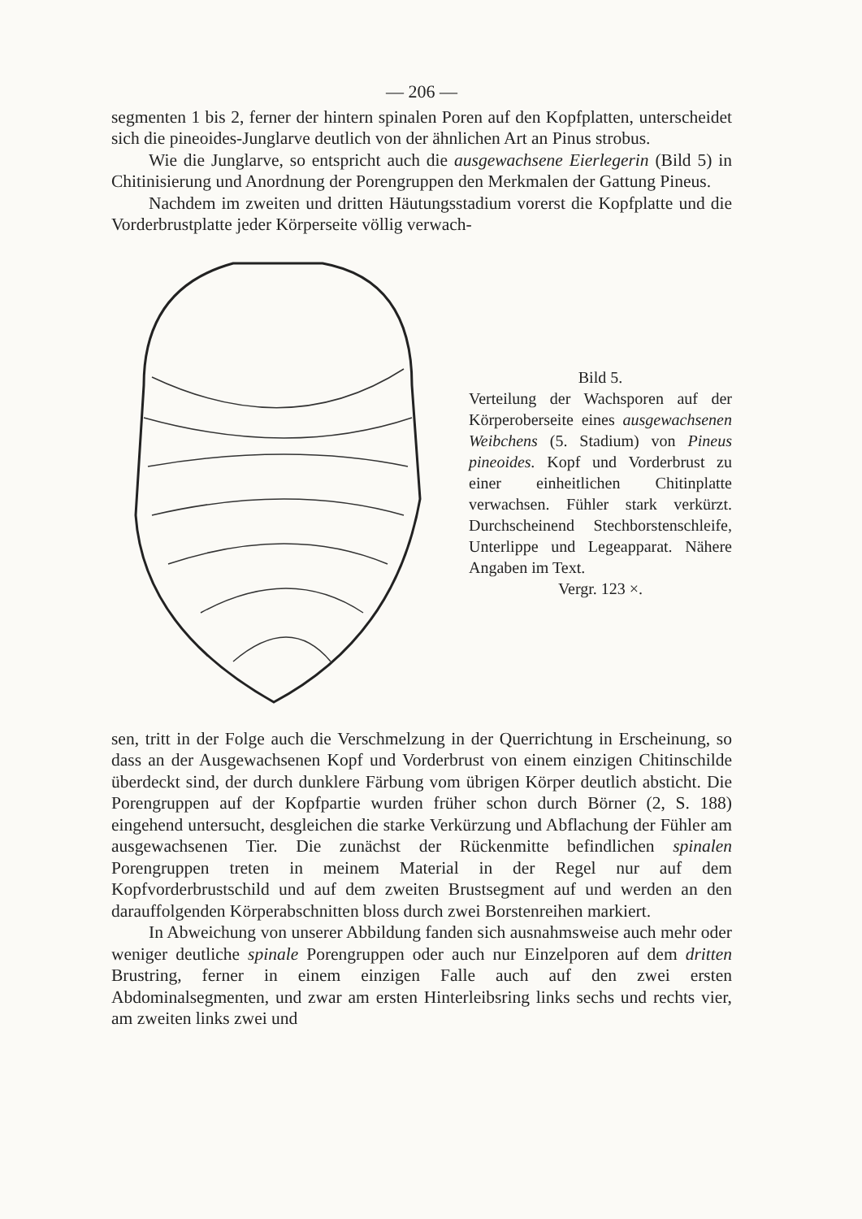— 206 —
segmenten 1 bis 2, ferner der hintern spinalen Poren auf den Kopf­platten, unterscheidet sich die pineoides-Junglarve deutlich von der ähnlichen Art an Pinus strobus.
Wie die Junglarve, so entspricht auch die ausgewachsene Eier­legerin (Bild 5) in Chitinisierung und Anordnung der Porengruppen den Merkmalen der Gattung Pineus.
Nachdem im zweiten und dritten Häutungsstadium vorerst die Kopfplatte und die Vorderbrustplatte jeder Körperseite völlig verwach-
Bild 5.
Verteilung der Wachsporen auf der Körperoberseite eines ausgewach­senen Weibchens (5. Stadium) von Pineus pineoides. Kopf und Vorder­brust zu einer einheitlichen Chitin­platte verwachsen. Fühler stark verkürzt. Durchscheinend Stechbor­stenschleife, Unterlippe und Lege­apparat. Nähere Angaben im Text.
Vergr. 123 ×.
sen, tritt in der Folge auch die Verschmelzung in der Querrichtung in Erscheinung, so dass an der Ausgewachsenen Kopf und Vorderbrust von einem einzigen Chitinschilde überdeckt sind, der durch dunklere Färbung vom übrigen Körper deutlich absticht. Die Porengruppen auf der Kopfpartie wurden früher schon durch Börner (2, S. 188) eingehend untersucht, desgleichen die starke Verkürzung und Abflachung der Fühler am ausgewachsenen Tier. Die zunächst der Rückenmitte befind­lichen spinalen Porengruppen treten in meinem Material in der Regel nur auf dem Kopfvorderbrustschild und auf dem zweiten Brustsegment auf und werden an den darauffolgenden Körperabschnitten bloss durch zwei Borstenreihen markiert.
In Abweichung von unserer Abbildung fanden sich ausnahmsweise auch mehr oder weniger deutliche spinale Porengruppen oder auch nur Einzelporen auf dem dritten Brustring, ferner in einem einzigen Falle auch auf den zwei ersten Abdominalsegmenten, und zwar am ersten Hinterleibsring links sechs und rechts vier, am zweiten links zwei und